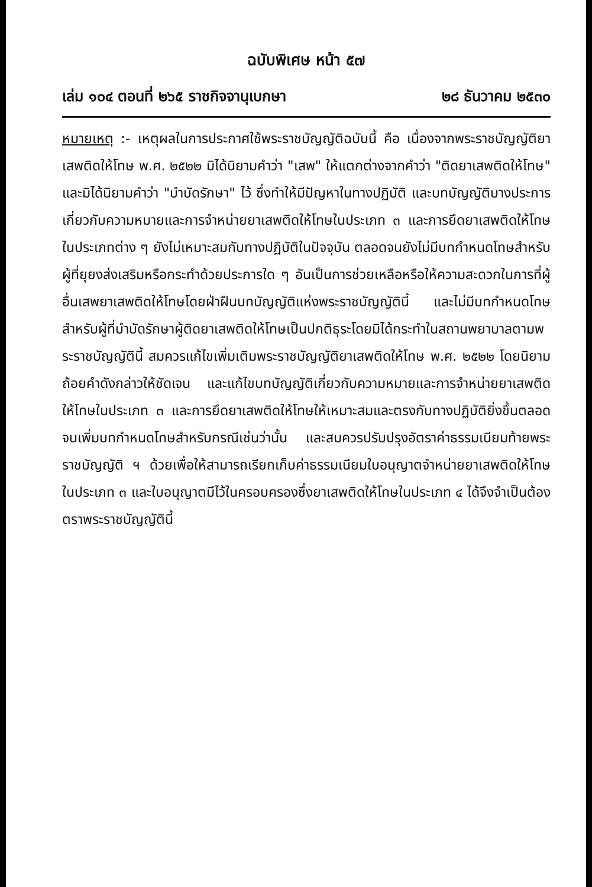ฉบับพิเศษ หน้า ๕๗
เล่ม ๑๐๔ ตอนที่ ๒๖๕ ราชกิจจานุเบกษา ๒๘ ธันวาคม ๒๕๓๐
หมายเหตุ :- เหตุผลในการประกาศใช้พระราชบัญญัติฉบับนี้ คือ เนื่องจากพระราชบัญญัติยาเสพติดให้โทษ พ.ศ. ๒๕๒๒ มิได้นิยามคำว่า "เสพ" ให้แตกต่างจากคำว่า "ติดยาเสพติดให้โทษ" และมิได้นิยามคำว่า "บำบัดรักษา" ไว้ ซึ่งทำให้มีปัญหาในทางปฏิบัติ และบทบัญญัติบางประการเกี่ยวกับความหมายและการจำหน่ายยาเสพติดให้โทษในประเภท ๓ และการยึดยาเสพติดให้โทษในประเภทต่าง ๆ ยังไม่เหมาะสมกับทางปฏิบัติในปัจจุบัน ตลอดจนยังไม่มีบทกำหนดโทษสำหรับผู้ที่ยุยงส่งเสริมหรือกระทำด้วยประการใด ๆ อันเป็นการช่วยเหลือหรือให้ความสะดวกในการที่ผู้อื่นเสพยาเสพติดให้โทษโดยฝ่าฝืนบทบัญญัติแห่งพระราชบัญญัตินี้ และไม่มีบทกำหนดโทษสำหรับผู้ที่บำบัดรักษาผู้ติดยาเสพติดให้โทษเป็นปกติธุระโดยมิได้กระทำในสถานพยาบาลตามพระราชบัญญัตินี้ สมควรแก้ไขเพิ่มเติมพระราชบัญญัติยาเสพติดให้โทษ พ.ศ. ๒๕๒๒ โดยนิยามถ้อยคำดังกล่าวให้ชัดเจน และแก้ไขบทบัญญัติเกี่ยวกับความหมายและการจำหน่ายยาเสพติดให้โทษในประเภท ๓ และการยึดยาเสพติดให้โทษให้เหมาะสมและตรงกับทางปฏิบัติยิ่งขึ้นตลอดจนเพิ่มบทกำหนดโทษสำหรับกรณีเช่นว่านั้น และสมควรปรับปรุงอัตราค่าธรรมเนียมท้ายพระราชบัญญัติ ฯ ด้วยเพื่อให้สามารถเรียกเก็บค่าธรรมเนียมใบอนุญาตจำหน่ายยาเสพติดให้โทษในประเภท ๓ และใบอนุญาตมีไว้ในครอบครองซึ่งยาเสพติดให้โทษในประเภท ๔ ได้จึงจำเป็นต้องตราพระราชบัญญัตินี้